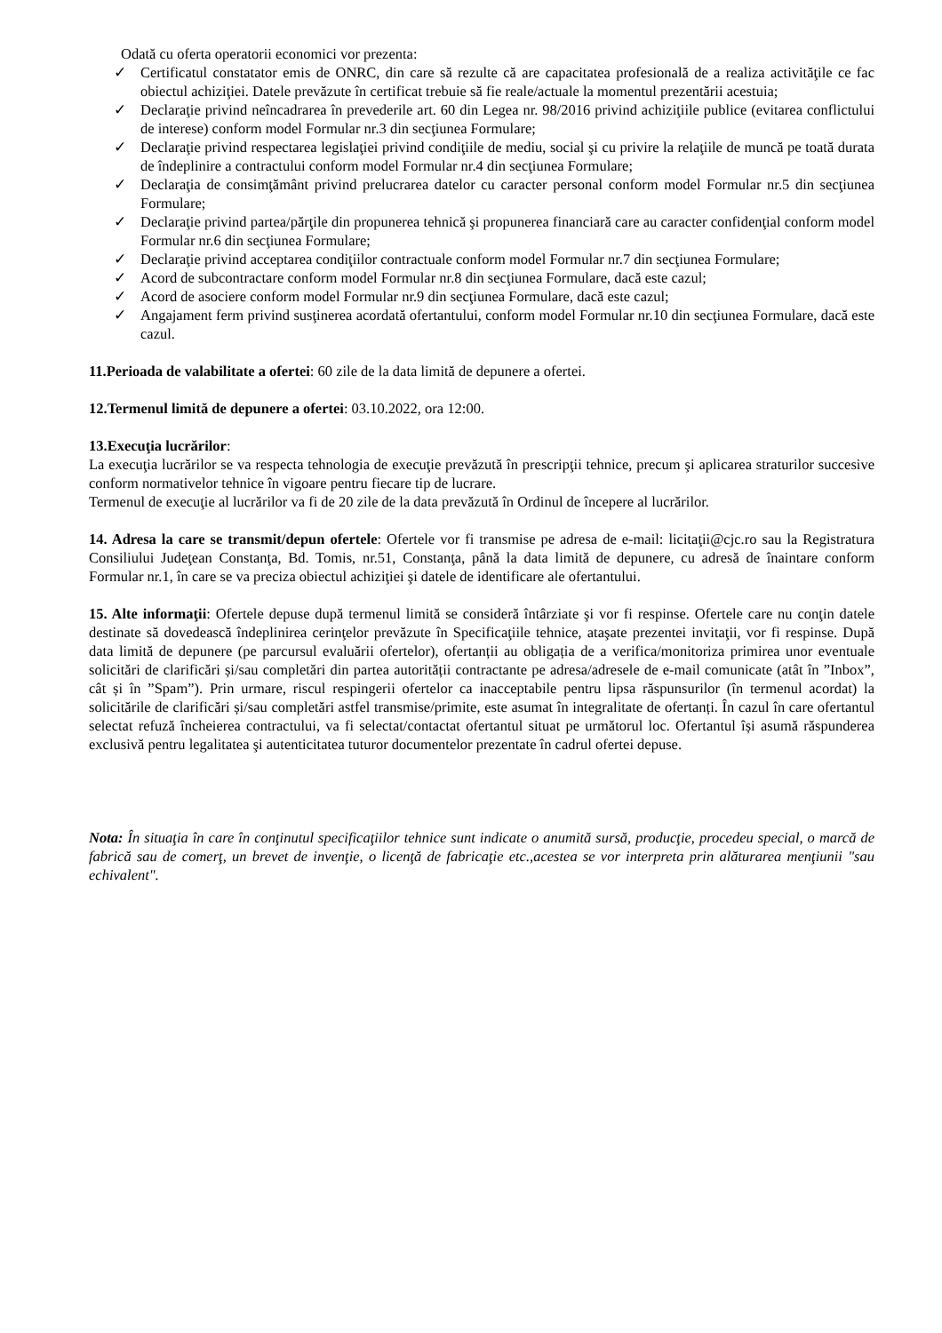Odată cu oferta operatorii economici vor prezenta:
✓ Certificatul constatator emis de ONRC, din care să rezulte că are capacitatea profesională de a realiza activităţile ce fac obiectul achiziţiei. Datele prevăzute în certificat trebuie să fie reale/actuale la momentul prezentării acestuia;
✓ Declaraţie privind neîncadrarea în prevederile art. 60 din Legea nr. 98/2016 privind achiziţiile publice (evitarea conflictului de interese) conform model Formular nr.3 din secţiunea Formulare;
✓ Declaraţie privind respectarea legislaţiei privind condiţiile de mediu, social şi cu privire la relaţiile de muncă pe toată durata de îndeplinire a contractului conform model Formular nr.4 din secţiunea Formulare;
✓ Declaraţia de consimţământ privind prelucrarea datelor cu caracter personal conform model Formular nr.5 din secţiunea Formulare;
✓ Declaraţie privind partea/părţile din propunerea tehnică şi propunerea financiară care au caracter confidenţial conform model Formular nr.6 din secţiunea Formulare;
✓ Declaraţie privind acceptarea condiţiilor contractuale conform model Formular nr.7 din secţiunea Formulare;
✓ Acord de subcontractare conform model Formular nr.8 din secţiunea Formulare, dacă este cazul;
✓ Acord de asociere conform model Formular nr.9 din secţiunea Formulare, dacă este cazul;
✓ Angajament ferm privind susţinerea acordată ofertantului, conform model Formular nr.10 din secţiunea Formulare, dacă este cazul.
11.Perioada de valabilitate a ofertei: 60 zile de la data limită de depunere a ofertei.
12.Termenul limită de depunere a ofertei: 03.10.2022, ora 12:00.
13.Execuţia lucrărilor:
La execuţia lucrărilor se va respecta tehnologia de execuţie prevăzută în prescripţii tehnice, precum şi aplicarea straturilor succesive conform normativelor tehnice în vigoare pentru fiecare tip de lucrare.
Termenul de execuţie al lucrărilor va fi de 20 zile de la data prevăzută în Ordinul de începere al lucrărilor.
14. Adresa la care se transmit/depun ofertele: Ofertele vor fi transmise pe adresa de e-mail: licitaţii@cjc.ro sau la Registratura Consiliului Judeţean Constanţa, Bd. Tomis, nr.51, Constanţa, până la data limită de depunere, cu adresă de înaintare conform Formular nr.1, în care se va preciza obiectul achiziţiei şi datele de identificare ale ofertantului.
15. Alte informaţii: Ofertele depuse după termenul limită se consideră întârziate şi vor fi respinse. Ofertele care nu conţin datele destinate să dovedească îndeplinirea cerinţelor prevăzute în Specificaţiile tehnice, ataşate prezentei invitaţii, vor fi respinse. După data limită de depunere (pe parcursul evaluării ofertelor), ofertanții au obligația de a verifica/monitoriza primirea unor eventuale solicitări de clarificări și/sau completări din partea autorității contractante pe adresa/adresele de e-mail comunicate (atât în ”Inbox”, cât și în ”Spam”). Prin urmare, riscul respingerii ofertelor ca inacceptabile pentru lipsa răspunsurilor (în termenul acordat) la solicitările de clarificări și/sau completări astfel transmise/primite, este asumat în integralitate de ofertanți. În cazul în care ofertantul selectat refuză încheierea contractului, va fi selectat/contactat ofertantul situat pe următorul loc. Ofertantul își asumă răspunderea exclusivă pentru legalitatea şi autenticitatea tuturor documentelor prezentate în cadrul ofertei depuse.
Nota: În situaţia în care în conţinutul specificaţiilor tehnice sunt indicate o anumită sursă, producţie, procedeu special, o marcă de fabrică sau de comerţ, un brevet de invenţie, o licenţă de fabricaţie etc.,acestea se vor interpreta prin alăturarea menţiunii "sau echivalent".